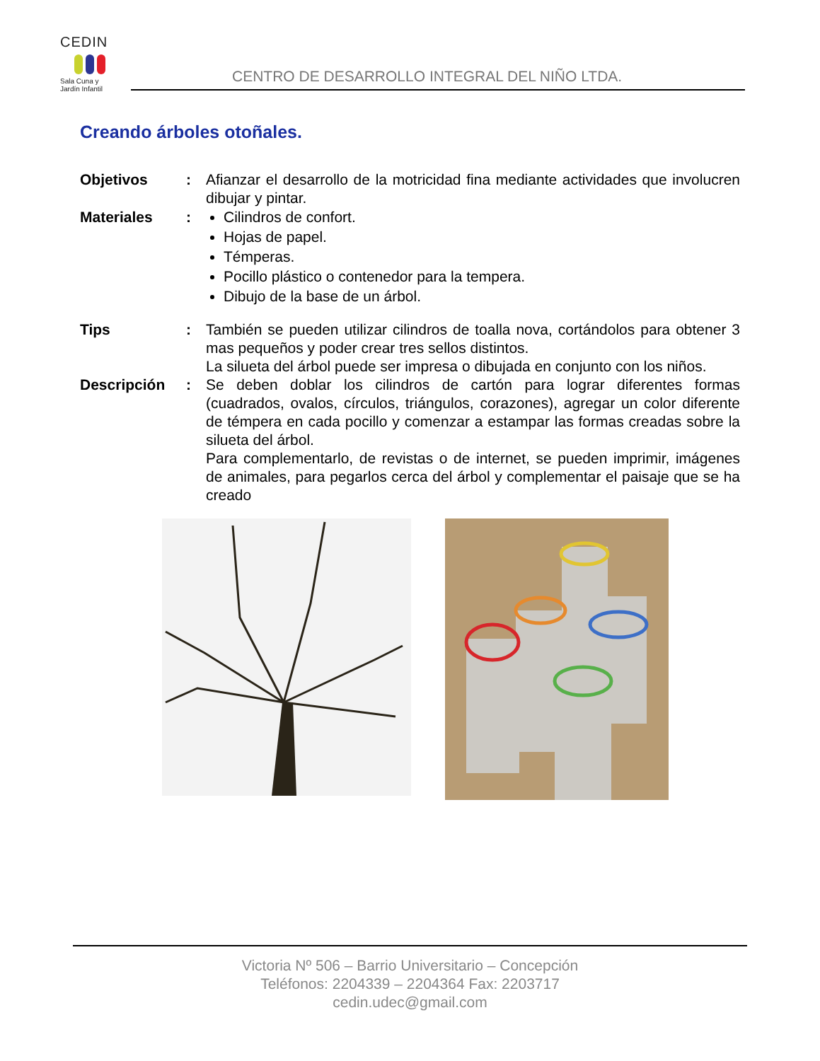CEDIN
Sala Cuna y
Jardín Infantil
CENTRO DE DESARROLLO INTEGRAL DEL NIÑO LTDA.
Creando árboles otoñales.
Objetivos : Afianzar el desarrollo de la motricidad fina mediante actividades que involucren dibujar y pintar.
Materiales : Cilindros de confort.
Hojas de papel.
Témperas.
Pocillo plástico o contenedor para la tempera.
Dibujo de la base de un árbol.
Tips : También se pueden utilizar cilindros de toalla nova, cortándolos para obtener 3 mas pequeños y poder crear tres sellos distintos.
La silueta del árbol puede ser impresa o dibujada en conjunto con los niños.
Descripción : Se deben doblar los cilindros de cartón para lograr diferentes formas (cuadrados, ovalos, círculos, triángulos, corazones), agregar un color diferente de témpera en cada pocillo y comenzar a estampar las formas creadas sobre la silueta del árbol.
Para complementarlo, de revistas o de internet, se pueden imprimir, imágenes de animales, para pegarlos cerca del árbol y complementar el paisaje que se ha creado
Victoria Nº 506 – Barrio Universitario – Concepción
Teléfonos: 2204339 – 2204364 Fax: 2203717
cedin.udec@gmail.com